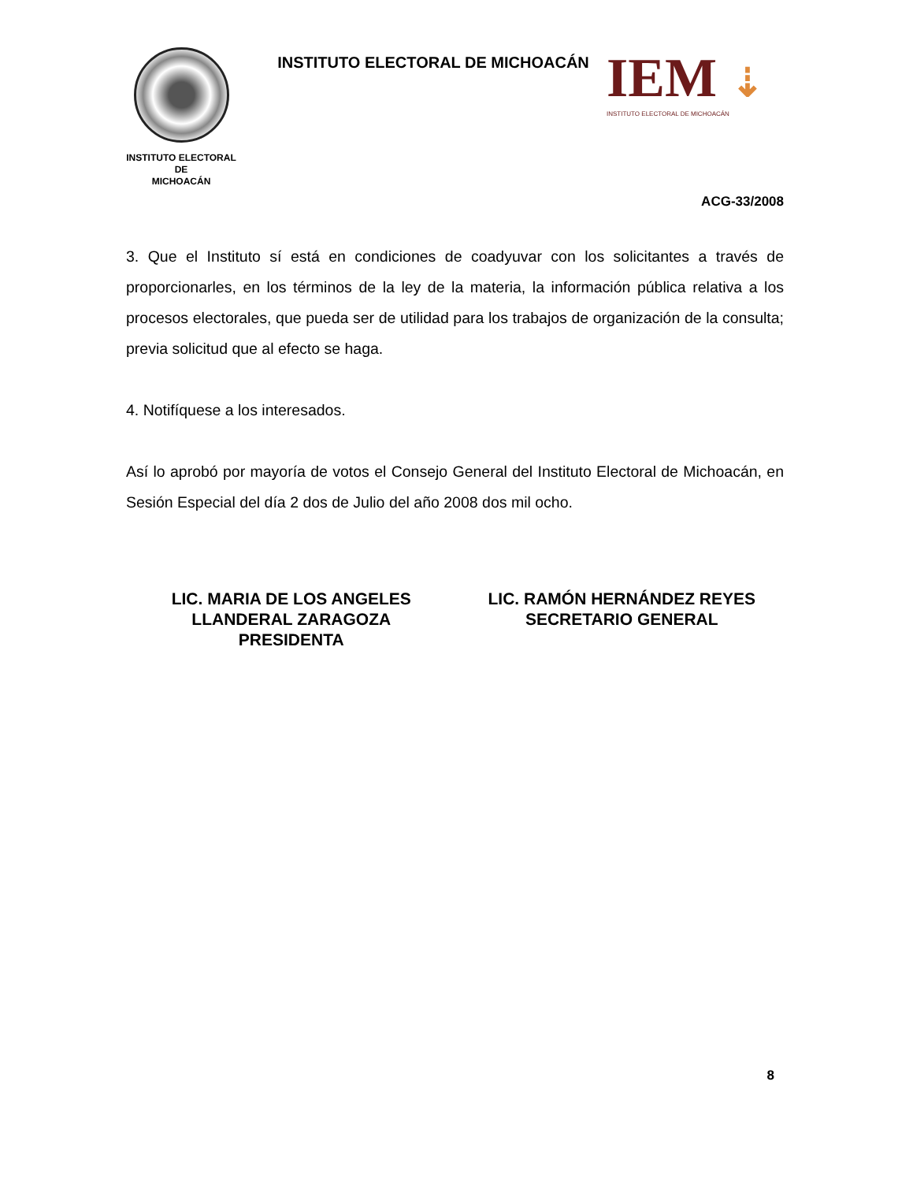INSTITUTO ELECTORAL
DE
MICHOACÁN
INSTITUTO ELECTORAL DE MICHOACÁN
IEM ⇣
INSTITUTO ELECTORAL DE MICHOACÁN
ACG-33/2008
3. Que el Instituto sí está en condiciones de coadyuvar con los solicitantes a través de proporcionarles, en los términos de la ley de la materia, la información pública relativa a los procesos electorales, que pueda ser de utilidad para los trabajos de organización de la consulta; previa solicitud que al efecto se haga.
4. Notifíquese a los interesados.
Así lo aprobó por mayoría de votos el Consejo General del Instituto Electoral de Michoacán, en Sesión Especial del día 2 dos de Julio del año 2008 dos mil ocho.
LIC. MARIA DE LOS ANGELES
LLANDERAL ZARAGOZA
PRESIDENTA
LIC. RAMÓN HERNÁNDEZ REYES
SECRETARIO GENERAL
8